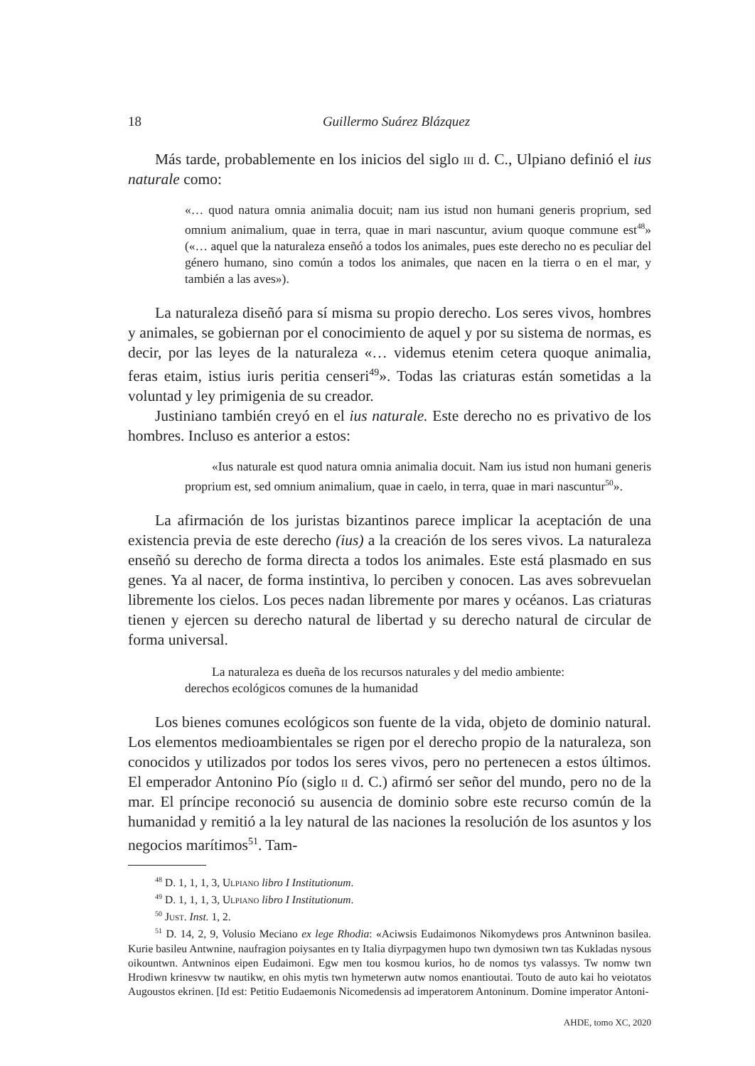18 Guillermo Suárez Blázquez
Más tarde, probablemente en los inicios del siglo iii d. C., Ulpiano definió el ius naturale como:
«… quod natura omnia animalia docuit; nam ius istud non humani generis proprium, sed omnium animalium, quae in terra, quae in mari nascuntur, avium quoque commune est<sup>48</sup>» («… aquel que la naturaleza enseñó a todos los animales, pues este derecho no es peculiar del género humano, sino común a todos los animales, que nacen en la tierra o en el mar, y también a las aves»).
La naturaleza diseñó para sí misma su propio derecho. Los seres vivos, hombres y animales, se gobiernan por el conocimiento de aquel y por su sistema de normas, es decir, por las leyes de la naturaleza «… videmus etenim cetera quoque animalia, feras etaim, istius iuris peritia censeri<sup>49</sup>». Todas las criaturas están sometidas a la voluntad y ley primigenia de su creador.
Justiniano también creyó en el ius naturale. Este derecho no es privativo de los hombres. Incluso es anterior a estos:
«Ius naturale est quod natura omnia animalia docuit. Nam ius istud non humani generis proprium est, sed omnium animalium, quae in caelo, in terra, quae in mari nascuntur<sup>50</sup>».
La afirmación de los juristas bizantinos parece implicar la aceptación de una existencia previa de este derecho (ius) a la creación de los seres vivos. La naturaleza enseñó su derecho de forma directa a todos los animales. Este está plasmado en sus genes. Ya al nacer, de forma instintiva, lo perciben y conocen. Las aves sobrevuelan libremente los cielos. Los peces nadan libremente por mares y océanos. Las criaturas tienen y ejercen su derecho natural de libertad y su derecho natural de circular de forma universal.
La naturaleza es dueña de los recursos naturales y del medio ambiente:
derechos ecológicos comunes de la humanidad
Los bienes comunes ecológicos son fuente de la vida, objeto de dominio natural. Los elementos medioambientales se rigen por el derecho propio de la naturaleza, son conocidos y utilizados por todos los seres vivos, pero no pertenecen a estos últimos. El emperador Antonino Pío (siglo ii d. C.) afirmó ser señor del mundo, pero no de la mar. El príncipe reconoció su ausencia de dominio sobre este recurso común de la humanidad y remitió a la ley natural de las naciones la resolución de los asuntos y los negocios marítimos<sup>51</sup>. Tam-
<sup>48</sup> D. 1, 1, 1, 3, Ulpiano libro I Institutionum.
<sup>49</sup> D. 1, 1, 1, 3, Ulpiano libro I Institutionum.
<sup>50</sup> Just. Inst. 1, 2.
<sup>51</sup> D. 14, 2, 9, Volusio Meciano ex lege Rhodia: «Aciwsis Eudaimonos Nikomydews pros Antwninon basilea. Kurie basileu Antwnine, naufragion poiysantes en ty Italia diyrpagymen hupo twn dymosiwn twn tas Kukladas nysous oikountwn. Antwninos eipen Eudaimoni. Egw men tou kosmou kurios, ho de nomos tys valassys. Tw nomw twn Hrodiwn krinesvw tw nautikw, en ohis mytis twn hymeterwn autw nomos enantioutai. Touto de auto kai ho veiotatos Augoustos ekrinen. [Id est: Petitio Eudaemonis Nicomedensis ad imperatorem Antoninum. Domine imperator Antoni-
AHDE, tomo XC, 2020